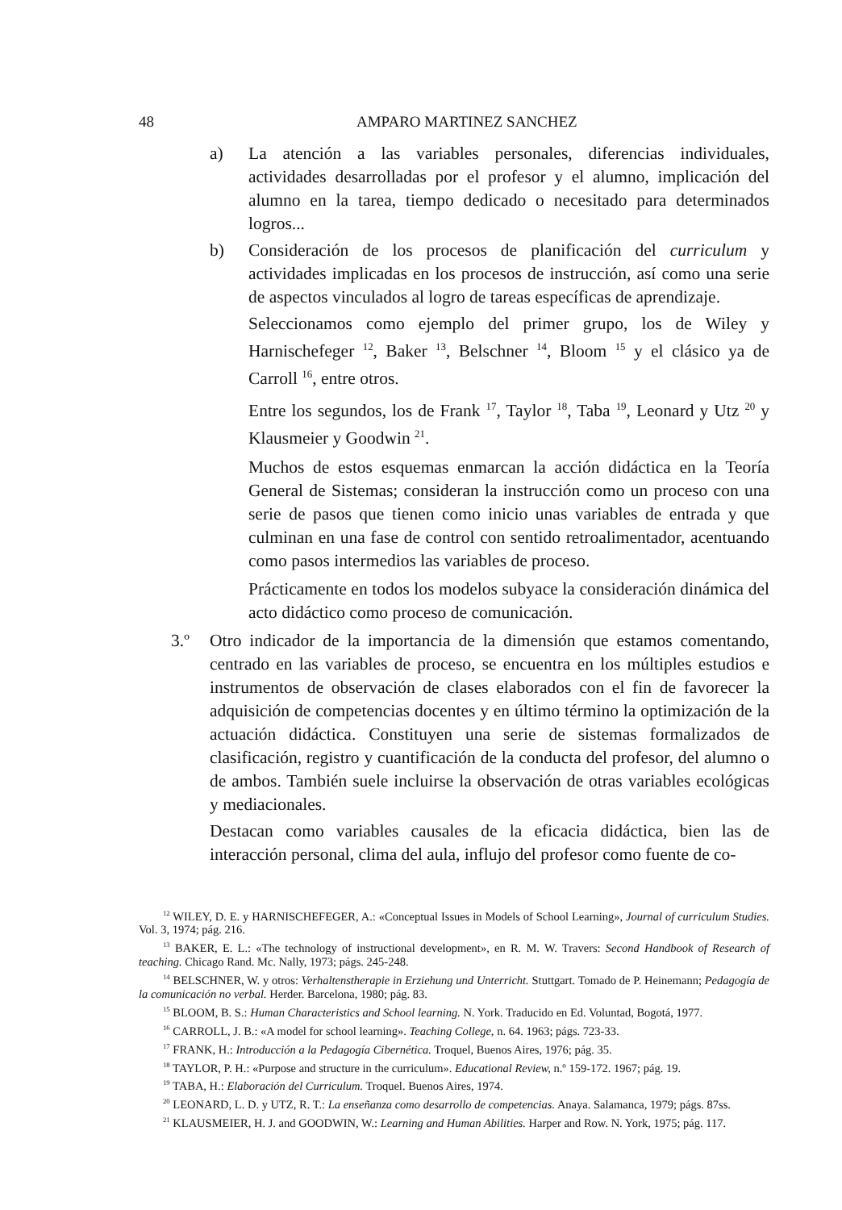48 AMPARO MARTINEZ SANCHEZ
a) La atención a las variables personales, diferencias individuales, actividades desarrolladas por el profesor y el alumno, implicación del alumno en la tarea, tiempo dedicado o necesitado para determinados logros...
b) Consideración de los procesos de planificación del curriculum y actividades implicadas en los procesos de instrucción, así como una serie de aspectos vinculados al logro de tareas específicas de aprendizaje.
Seleccionamos como ejemplo del primer grupo, los de Wiley y Harnischefeger <sup>12</sup>, Baker <sup>13</sup>, Belschner <sup>14</sup>, Bloom <sup>15</sup> y el clásico ya de Carroll <sup>16</sup>, entre otros.
Entre los segundos, los de Frank <sup>17</sup>, Taylor <sup>18</sup>, Taba <sup>19</sup>, Leonard y Utz <sup>20</sup> y Klausmeier y Goodwin <sup>21</sup>.
Muchos de estos esquemas enmarcan la acción didáctica en la Teoría General de Sistemas; consideran la instrucción como un proceso con una serie de pasos que tienen como inicio unas variables de entrada y que culminan en una fase de control con sentido retroalimentador, acentuando como pasos intermedios las variables de proceso.
Prácticamente en todos los modelos subyace la consideración dinámica del acto didáctico como proceso de comunicación.
3.º Otro indicador de la importancia de la dimensión que estamos comentando, centrado en las variables de proceso, se encuentra en los múltiples estudios e instrumentos de observación de clases elaborados con el fin de favorecer la adquisición de competencias docentes y en último término la optimización de la actuación didáctica. Constituyen una serie de sistemas formalizados de clasificación, registro y cuantificación de la conducta del profesor, del alumno o de ambos. También suele incluirse la observación de otras variables ecológicas y mediacionales.
Destacan como variables causales de la eficacia didáctica, bien las de interacción personal, clima del aula, influjo del profesor como fuente de co-
<sup>12</sup> WILEY, D. E. y HARNISCHEFEGER, A.: «Conceptual Issues in Models of School Learning», Journal of curriculum Studies. Vol. 3, 1974; pág. 216.
<sup>13</sup> BAKER, E. L.: «The technology of instructional development», en R. M. W. Travers: Second Handbook of Research of teaching. Chicago Rand. Mc. Nally, 1973; págs. 245-248.
<sup>14</sup> BELSCHNER, W. y otros: Verhaltenstherapie in Erziehung und Unterricht. Stuttgart. Tomado de P. Heinemann; Pedagogía de la comunicación no verbal. Herder. Barcelona, 1980; pág. 83.
<sup>15</sup> BLOOM, B. S.: Human Characteristics and School learning. N. York. Traducido en Ed. Voluntad, Bogotá, 1977.
<sup>16</sup> CARROLL, J. B.: «A model for school learning». Teaching College, n. 64. 1963; págs. 723-33.
<sup>17</sup> FRANK, H.: Introducción a la Pedagogía Cibernética. Troquel, Buenos Aires, 1976; pág. 35.
<sup>18</sup> TAYLOR, P. H.: «Purpose and structure in the curriculum». Educational Review, n.º 159-172. 1967; pág. 19.
<sup>19</sup> TABA, H.: Elaboración del Curriculum. Troquel. Buenos Aires, 1974.
<sup>20</sup> LEONARD, L. D. y UTZ, R. T.: La enseñanza como desarrollo de competencias. Anaya. Salamanca, 1979; págs. 87ss.
<sup>21</sup> KLAUSMEIER, H. J. and GOODWIN, W.: Learning and Human Abilities. Harper and Row. N. York, 1975; pág. 117.